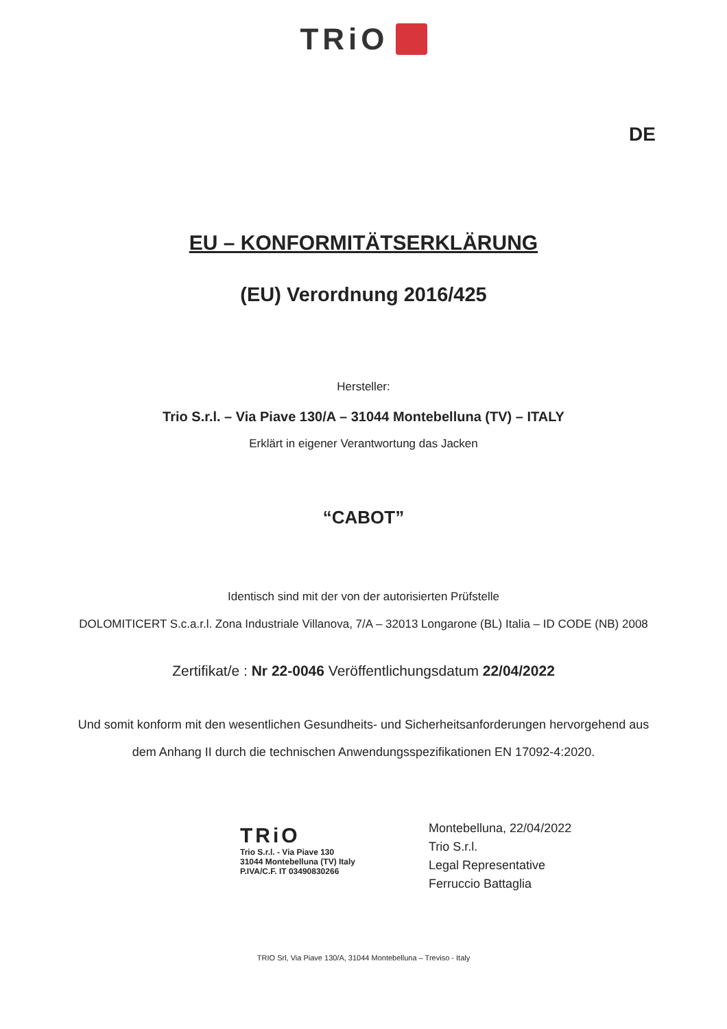TRiO
DE
EU – KONFORMITÄTSERKLÄRUNG
(EU) Verordnung 2016/425
Hersteller:
Trio S.r.l. – Via Piave 130/A – 31044 Montebelluna (TV) – ITALY
Erklärt in eigener Verantwortung das Jacken
“CABOT”
Identisch sind mit der von der autorisierten Prüfstelle
DOLOMITICERT S.c.a.r.l. Zona Industriale Villanova, 7/A – 32013 Longarone (BL) Italia – ID CODE (NB) 2008
Zertifikat/e : Nr 22-0046 Veröffentlichungsdatum 22/04/2022
Und somit konform mit den wesentlichen Gesundheits- und Sicherheitsanforderungen hervorgehend aus
dem Anhang II durch die technischen Anwendungsspezifikationen EN 17092-4:2020.
TRiO
Trio S.r.l. - Via Piave 130
31044 Montebelluna (TV) Italy
P.IVA/C.F. IT 03490830266
Montebelluna, 22/04/2022
Trio S.r.l.
Legal Representative
Ferruccio Battaglia
TRIO Srl, Via Piave 130/A, 31044 Montebelluna – Treviso - Italy